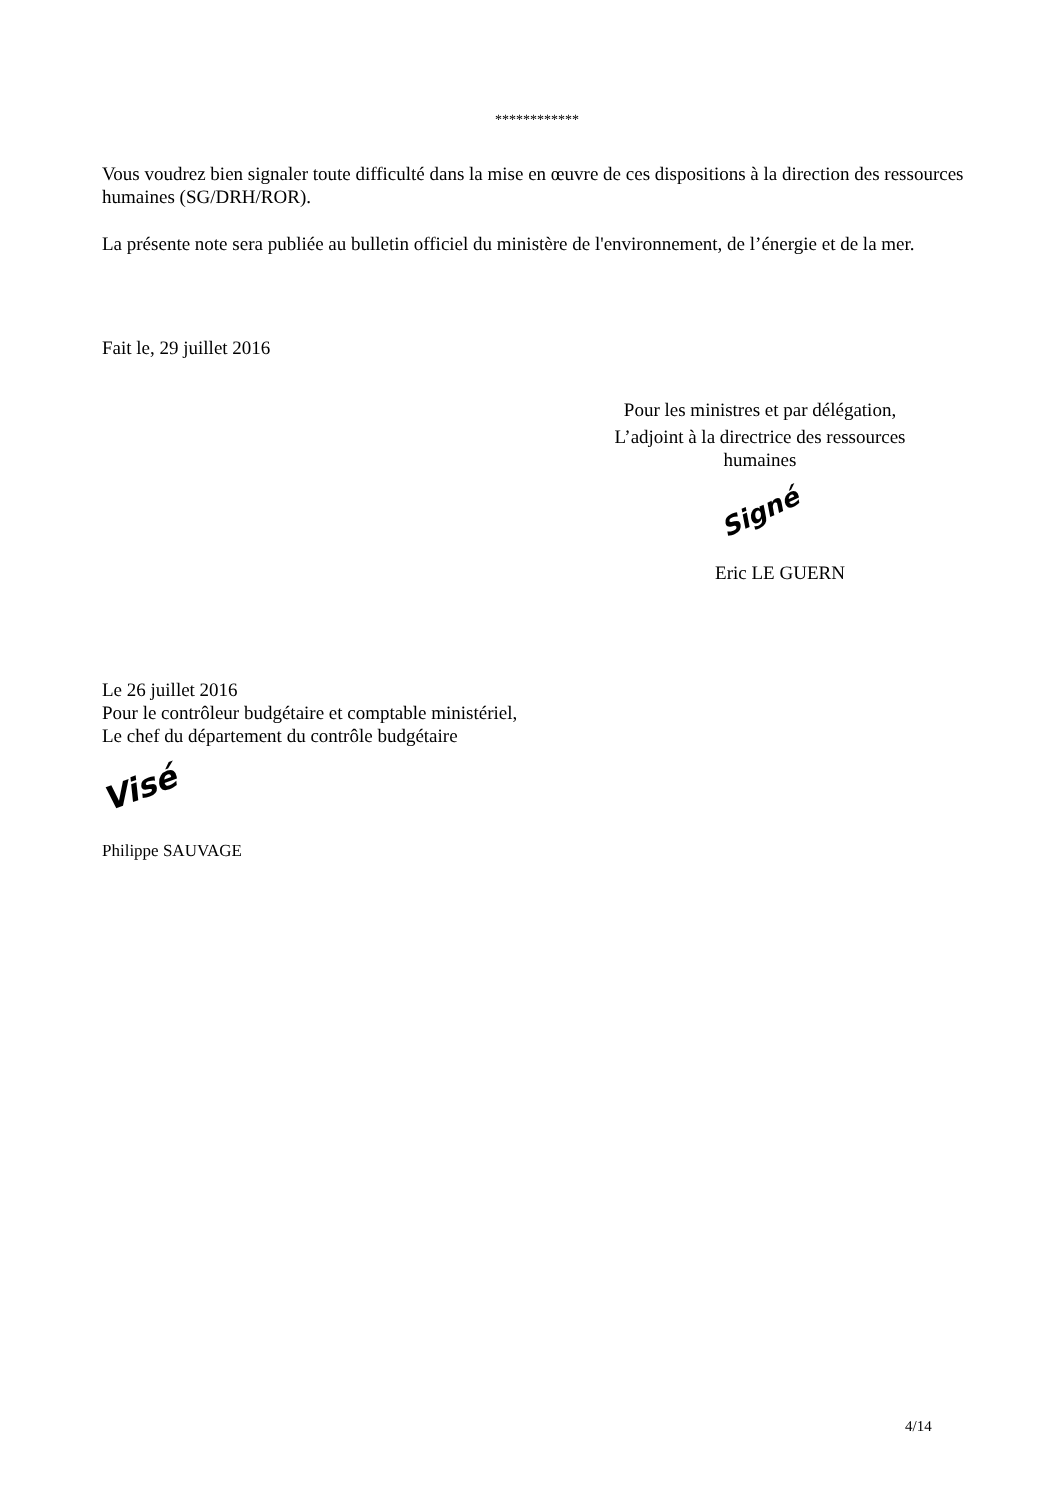************
Vous voudrez bien signaler toute difficulté dans la mise en œuvre de ces dispositions à la direction des ressources humaines (SG/DRH/ROR).
La présente note sera publiée au bulletin officiel du ministère de l'environnement, de l’énergie et de la mer.
Fait le, 29 juillet 2016
Pour les ministres et par délégation,
L’adjoint à la directrice des ressources humaines
Signé
Eric LE GUERN
Le 26 juillet 2016
Pour le contrôleur budgétaire et comptable ministériel,
Le chef du département du contrôle budgétaire
Visé
Philippe SAUVAGE
4/14